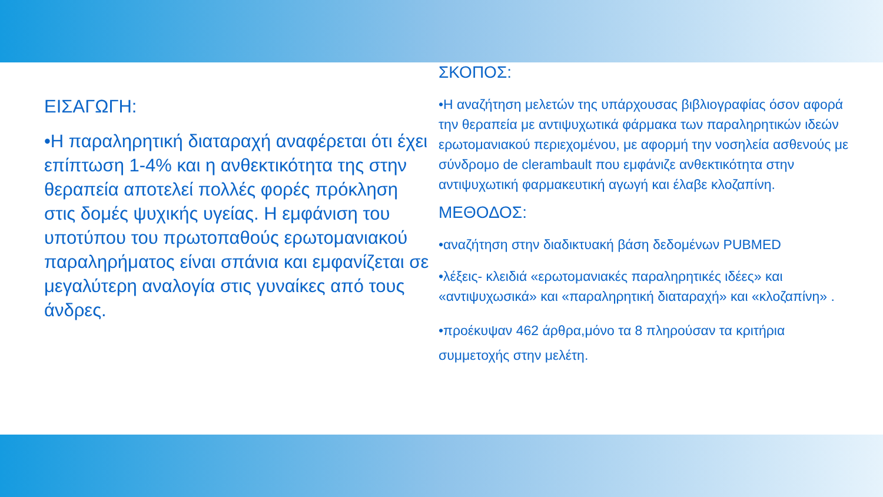ΕΙΣΑΓΩΓΗ:
•Η παραληρητική διαταραχή αναφέρεται ότι έχει επίπτωση 1-4% και η ανθεκτικότητα της στην θεραπεία αποτελεί πολλές φορές πρόκληση στις δομές ψυχικής υγείας. Η εμφάνιση του υποτύπου του πρωτοπαθούς ερωτομανιακού παραληρήματος είναι σπάνια και εμφανίζεται σε μεγαλύτερη αναλογία στις γυναίκες από τους άνδρες.
ΣΚΟΠΟΣ:
•Η αναζήτηση μελετών της υπάρχουσας βιβλιογραφίας όσον αφορά την θεραπεία με αντιψυχωτικά φάρμακα των παραληρητικών ιδεών ερωτομανιακού περιεχομένου, με αφορμή την νοσηλεία ασθενούς με σύνδρομο de clerambault που εμφάνιζε ανθεκτικότητα στην αντιψυχωτική φαρμακευτική αγωγή και έλαβε κλοζαπίνη.
ΜΕΘΟΔΟΣ:
•αναζήτηση στην διαδικτυακή βάση δεδομένων PUBMED
•λέξεις- κλειδιά «ερωτομανιακές παραληρητικές ιδέες» και «αντιψυχωσικά» και «παραληρητική διαταραχή» και «κλοζαπίνη» .
•προέκυψαν 462 άρθρα,μόνο τα 8 πληρούσαν τα κριτήρια συμμετοχής στην μελέτη.